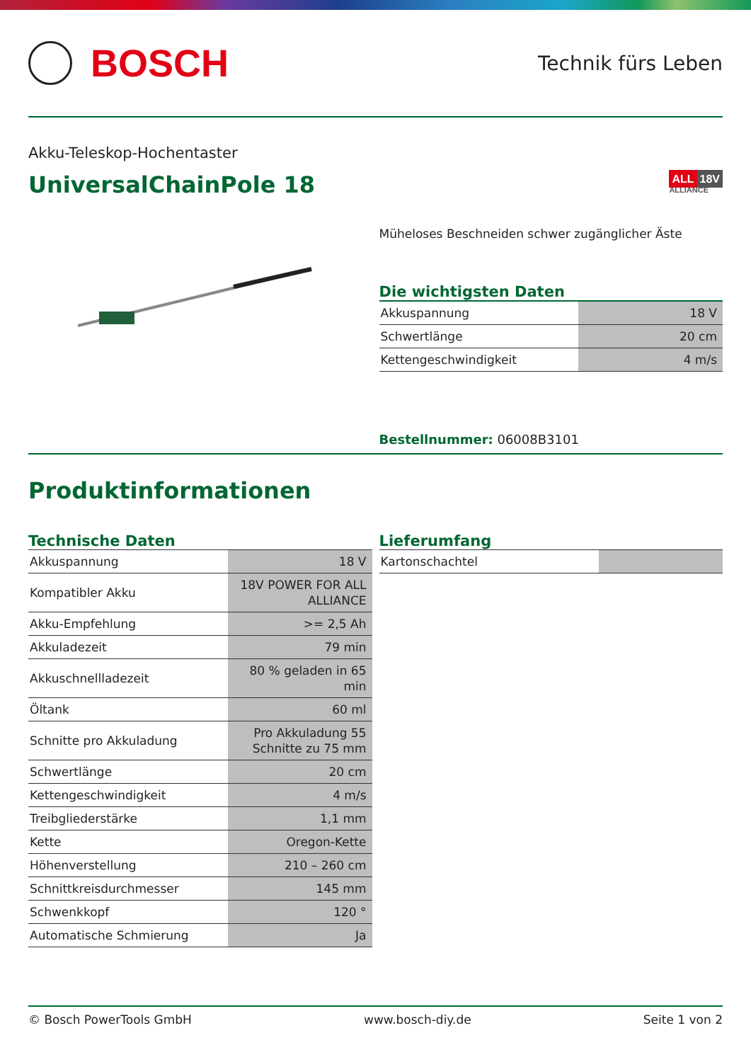BOSCH
Technik fürs Leben
Akku-Teleskop-Hochentaster
UniversalChainPole 18
ALL 18V
ALLIANCE
Müheloses Beschneiden schwer zugänglicher Äste
Die wichtigsten Daten
| Akkuspannung | 18 V |
| Schwertlänge | 20 cm |
| Kettengeschwindigkeit | 4 m/s |
Bestellnummer: 06008B3101
Produktinformationen
Technische Daten
| Akkuspannung | 18 V |
| Kompatibler Akku | 18V POWER FOR ALL ALLIANCE |
| Akku-Empfehlung | >= 2,5 Ah |
| Akkuladezeit | 79 min |
| Akkuschnellladezeit | 80 % geladen in 65 min |
| Öltank | 60 ml |
| Schnitte pro Akkuladung | Pro Akkuladung 55 Schnitte zu 75 mm |
| Schwertlänge | 20 cm |
| Kettengeschwindigkeit | 4 m/s |
| Treibgliederstärke | 1,1 mm |
| Kette | Oregon-Kette |
| Höhenverstellung | 210 – 260 cm |
| Schnittkreisdurchmesser | 145 mm |
| Schwenkkopf | 120 ° |
| Automatische Schmierung | Ja |
Lieferumfang
| Kartonschachtel | |
© Bosch PowerTools GmbH www.bosch-diy.de Seite 1 von 2